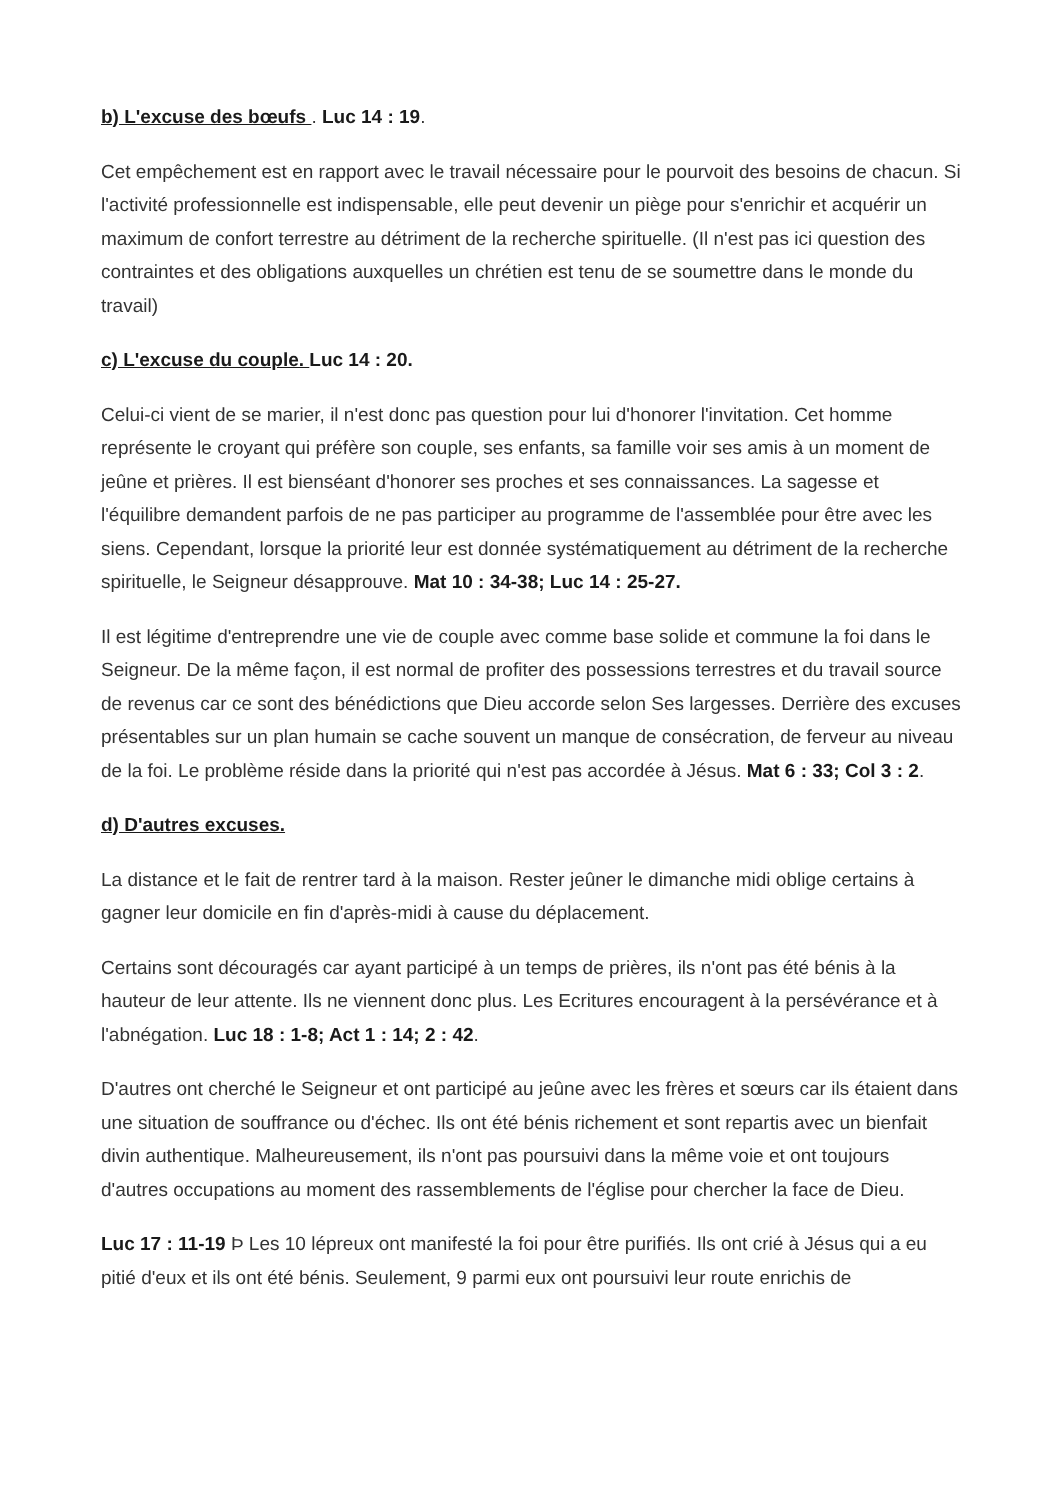b) L'excuse des bœufs . Luc 14 : 19.
Cet empêchement est en rapport avec le travail nécessaire pour le pourvoit des besoins de chacun. Si l'activité professionnelle est indispensable, elle peut devenir un piège pour s'enrichir et acquérir un maximum de confort terrestre au détriment de la recherche spirituelle. (Il n'est pas ici question des contraintes et des obligations auxquelles un chrétien est tenu de se soumettre dans le monde du travail)
c) L'excuse du couple. Luc 14 : 20.
Celui-ci vient de se marier, il n'est donc pas question pour lui d'honorer l'invitation. Cet homme représente le croyant qui préfère son couple, ses enfants, sa famille voir ses amis à un moment de jeûne et prières. Il est bienséant d'honorer ses proches et ses connaissances. La sagesse et l'équilibre demandent parfois de ne pas participer au programme de l'assemblée pour être avec les siens. Cependant, lorsque la priorité leur est donnée systématiquement au détriment de la recherche spirituelle, le Seigneur désapprouve. Mat 10 : 34-38; Luc 14 : 25-27.
Il est légitime d'entreprendre une vie de couple avec comme base solide et commune la foi dans le Seigneur. De la même façon, il est normal de profiter des possessions terrestres et du travail source de revenus car ce sont des bénédictions que Dieu accorde selon Ses largesses. Derrière des excuses présentables sur un plan humain se cache souvent un manque de consécration, de ferveur au niveau de la foi. Le problème réside dans la priorité qui n'est pas accordée à Jésus. Mat 6 : 33; Col 3 : 2.
d) D'autres excuses.
La distance et le fait de rentrer tard à la maison. Rester jeûner le dimanche midi oblige certains à gagner leur domicile en fin d'après-midi à cause du déplacement.
Certains sont découragés car ayant participé à un temps de prières, ils n'ont pas été bénis à la hauteur de leur attente. Ils ne viennent donc plus. Les Ecritures encouragent à la persévérance et à l'abnégation. Luc 18 : 1-8; Act 1 : 14; 2 : 42.
D'autres ont cherché le Seigneur et ont participé au jeûne avec les frères et sœurs car ils étaient dans une situation de souffrance ou d'échec. Ils ont été bénis richement et sont repartis avec un bienfait divin authentique. Malheureusement, ils n'ont pas poursuivi dans la même voie et ont toujours d'autres occupations au moment des rassemblements de l'église pour chercher la face de Dieu.
Luc 17 : 11-19 Þ Les 10 lépreux ont manifesté la foi pour être purifiés. Ils ont crié à Jésus qui a eu pitié d'eux et ils ont été bénis. Seulement, 9 parmi eux ont poursuivi leur route enrichis de